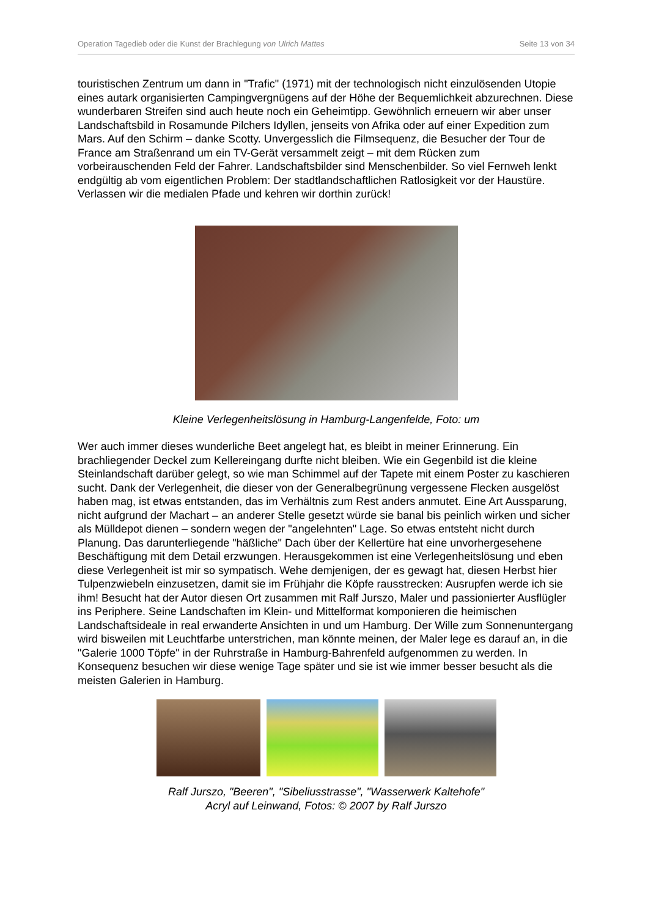Operation Tagedieb oder die Kunst der Brachlegung von Ulrich Mattes Seite 13 von 34
touristischen Zentrum um dann in "Trafic" (1971) mit der technologisch nicht einzulösenden Utopie eines autark organisierten Campingvergnügens auf der Höhe der Bequemlichkeit abzurechnen. Diese wunderbaren Streifen sind auch heute noch ein Geheimtipp. Gewöhnlich erneuern wir aber unser Landschaftsbild in Rosamunde Pilchers Idyllen, jenseits von Afrika oder auf einer Expedition zum Mars. Auf den Schirm – danke Scotty. Unvergesslich die Filmsequenz, die Besucher der Tour de France am Straßenrand um ein TV-Gerät versammelt zeigt – mit dem Rücken zum vorbeirauschenden Feld der Fahrer. Landschaftsbilder sind Menschenbilder. So viel Fernweh lenkt endgültig ab vom eigentlichen Problem: Der stadtlandschaftlichen Ratlosigkeit vor der Haustüre. Verlassen wir die medialen Pfade und kehren wir dorthin zurück!
Kleine Verlegenheitslösung in Hamburg-Langenfelde, Foto: um
Wer auch immer dieses wunderliche Beet angelegt hat, es bleibt in meiner Erinnerung. Ein brachliegender Deckel zum Kellereingang durfte nicht bleiben. Wie ein Gegenbild ist die kleine Steinlandschaft darüber gelegt, so wie man Schimmel auf der Tapete mit einem Poster zu kaschieren sucht. Dank der Verlegenheit, die dieser von der Generalbegrünung vergessene Flecken ausgelöst haben mag, ist etwas entstanden, das im Verhältnis zum Rest anders anmutet. Eine Art Aussparung, nicht aufgrund der Machart – an anderer Stelle gesetzt würde sie banal bis peinlich wirken und sicher als Mülldepot dienen – sondern wegen der "angelehnten" Lage. So etwas entsteht nicht durch Planung. Das darunterliegende "häßliche" Dach über der Kellertüre hat eine unvorhergesehene Beschäftigung mit dem Detail erzwungen. Herausgekommen ist eine Verlegenheitslösung und eben diese Verlegenheit ist mir so sympatisch. Wehe demjenigen, der es gewagt hat, diesen Herbst hier Tulpenzwiebeln einzusetzen, damit sie im Frühjahr die Köpfe rausstrecken: Ausrupfen werde ich sie ihm! Besucht hat der Autor diesen Ort zusammen mit Ralf Jurszo, Maler und passionierter Ausflügler ins Periphere. Seine Landschaften im Klein- und Mittelformat komponieren die heimischen Landschaftsideale in real erwanderte Ansichten in und um Hamburg. Der Wille zum Sonnenuntergang wird bisweilen mit Leuchtfarbe unterstrichen, man könnte meinen, der Maler lege es darauf an, in die "Galerie 1000 Töpfe" in der Ruhrstraße in Hamburg-Bahrenfeld aufgenommen zu werden. In Konsequenz besuchen wir diese wenige Tage später und sie ist wie immer besser besucht als die meisten Galerien in Hamburg.
Ralf Jurszo, "Beeren", "Sibeliusstrasse", "Wasserwerk Kaltehofe"
Acryl auf Leinwand, Fotos: © 2007 by Ralf Jurszo